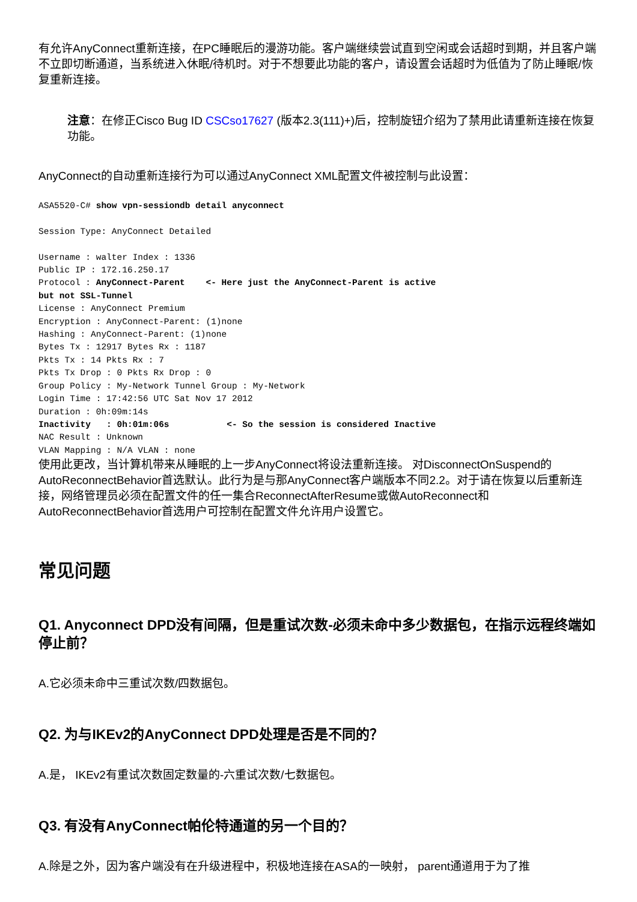有允许AnyConnect重新连接，在PC睡眠后的漫游功能。客户端继续尝试直到空闲或会话超时到期，并且客户端不立即切断通道，当系统进入休眠/待机时。对于不想要此功能的客户，请设置会话超时为低值为了防止睡眠/恢复重新连接。
注意：在修正Cisco Bug ID CSCso17627 (版本2.3(111)+)后，控制旋钮介绍为了禁用此请重新连接在恢复功能。
AnyConnect的自动重新连接行为可以通过AnyConnect XML配置文件被控制与此设置：
ASA5520-C# show vpn-sessiondb detail anyconnect

Session Type: AnyConnect Detailed

Username : walter Index : 1336
Public IP : 172.16.250.17
Protocol : AnyConnect-Parent    <- Here just the AnyConnect-Parent is active
but not SSL-Tunnel
License : AnyConnect Premium
Encryption : AnyConnect-Parent: (1)none
Hashing : AnyConnect-Parent: (1)none
Bytes Tx : 12917 Bytes Rx : 1187
Pkts Tx : 14 Pkts Rx : 7
Pkts Tx Drop : 0 Pkts Rx Drop : 0
Group Policy : My-Network Tunnel Group : My-Network
Login Time : 17:42:56 UTC Sat Nov 17 2012
Duration : 0h:09m:14s
Inactivity   : 0h:01m:06s           <- So the session is considered Inactive
NAC Result : Unknown
VLAN Mapping : N/A VLAN : none
使用此更改，当计算机带来从睡眠的上一步AnyConnect将设法重新连接。 对DisconnectOnSuspend的AutoReconnectBehavior首选默认。此行为是与那AnyConnect客户端版本不同2.2。对于请在恢复以后重新连接，网络管理员必须在配置文件的任一集合ReconnectAfterResume或做AutoReconnect和AutoReconnectBehavior首选用户可控制在配置文件允许用户设置它。
常见问题
Q1. Anyconnect DPD没有间隔，但是重试次数-必须未命中多少数据包，在指示远程终端如停止前？
A.它必须未命中三重试次数/四数据包。
Q2. 为与IKEv2的AnyConnect DPD处理是否是不同的？
A.是， IKEv2有重试次数固定数量的-六重试次数/七数据包。
Q3. 有没有AnyConnect帕伦特通道的另一个目的？
A.除是之外，因为客户端没有在升级进程中，积极地连接在ASA的一映射， parent通道用于为了推